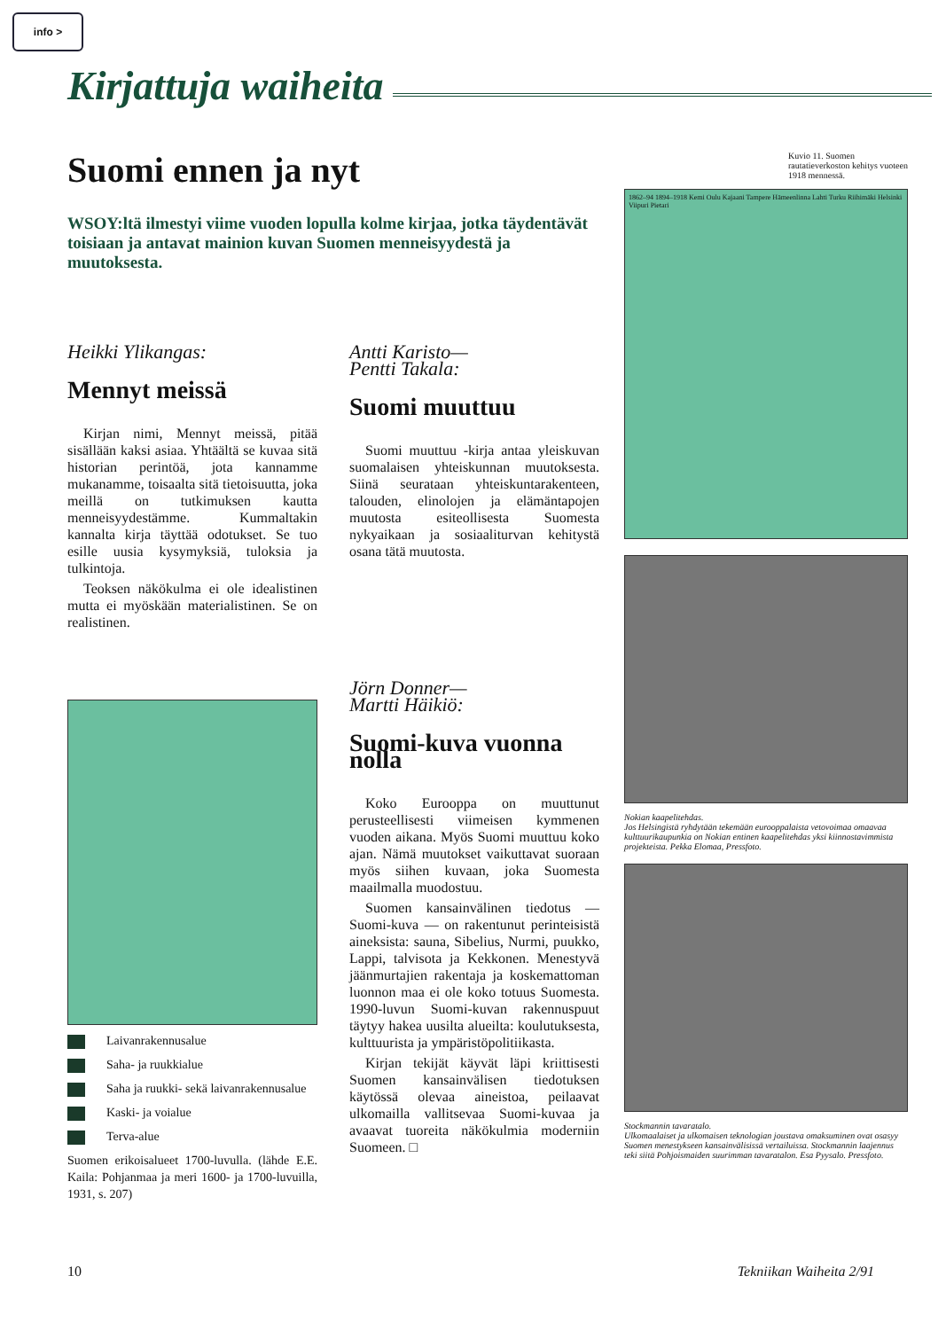info >
Kirjattuja waiheita
Suomi ennen ja nyt
WSOY:ltä ilmestyi viime vuoden lopulla kolme kirjaa, jotka täydentävät toisiaan ja antavat mainion kuvan Suomen menneisyydestä ja muutoksesta.
Heikki Ylikangas:
Mennyt meissä
Kirjan nimi, Mennyt meissä, pitää sisällään kaksi asiaa. Yhtäältä se kuvaa sitä historian perintöä, jota kannamme mukanamme, toisaalta sitä tietoisuutta, joka meillä on tutkimuksen kautta menneisyydestämme. Kummaltakin kannalta kirja täyttää odotukset. Se tuo esille uusia kysymyksiä, tuloksia ja tulkintoja.
Teoksen näkökulma ei ole idealistinen mutta ei myöskään materialistinen. Se on realistinen.
Laivanrakennusalue
Saha- ja ruukkialue
Saha ja ruukki- sekä laivanrakennusalue
Kaski- ja voialue
Terva-alue
Suomen erikoisalueet 1700-luvulla. (lähde E.E. Kaila: Pohjanmaa ja meri 1600- ja 1700-luvuilla, 1931, s. 207)
Antti Karisto—
Pentti Takala:
Suomi muuttuu
Suomi muuttuu -kirja antaa yleiskuvan suomalaisen yhteiskunnan muutoksesta. Siinä seurataan yhteiskuntarakenteen, talouden, elinolojen ja elämäntapojen muutosta esiteollisesta Suomesta nykyaikaan ja sosiaaliturvan kehitystä osana tätä muutosta.
Jörn Donner—
Martti Häikiö:
Suomi-kuva vuonna nolla
Koko Eurooppa on muuttunut perusteellisesti viimeisen kymmenen vuoden aikana. Myös Suomi muuttuu koko ajan. Nämä muutokset vaikuttavat suoraan myös siihen kuvaan, joka Suomesta maailmalla muodostuu.
Suomen kansainvälinen tiedotus — Suomi-kuva — on rakentunut perinteisistä aineksista: sauna, Sibelius, Nurmi, puukko, Lappi, talvisota ja Kekkonen. Menestyvä jäänmurtajien rakentaja ja koskemattoman luonnon maa ei ole koko totuus Suomesta. 1990-luvun Suomi-kuvan rakennuspuut täytyy hakea uusilta alueilta: koulutuksesta, kulttuurista ja ympäristöpolitiikasta.
Kirjan tekijät käyvät läpi kriittisesti Suomen kansainvälisen tiedotuksen käytössä olevaa aineistoa, peilaavat ulkomailla vallitsevaa Suomi-kuvaa ja avaavat tuoreita näkökulmia moderniin Suomeen. □
Kuvio 11. Suomen rautatieverkoston kehitys vuoteen 1918 mennessä.
1862–94 1894–1918 Kemi Oulu Kajaani Tampere Hämeenlinna Lahti Turku Riihimäki Helsinki Viipuri Pietari
Nokian kaapelitehdas.
Jos Helsingistä ryhdytään tekemään eurooppalaista vetovoimaa omaavaa kulttuurikaupunkia on Nokian entinen kaapelitehdas yksi kiinnostavimmista projekteista. Pekka Elomaa, Pressfoto.
Stockmannin tavaratalo.
Ulkomaalaiset ja ulkomaisen teknologian joustava omaksuminen ovat osasyy Suomen menestykseen kansainvälisissä vertailuissa. Stockmannin laajennus teki siitä Pohjoismaiden suurimman tavaratalon. Esa Pyysalo. Pressfoto.
10 Tekniikan Waiheita 2/91